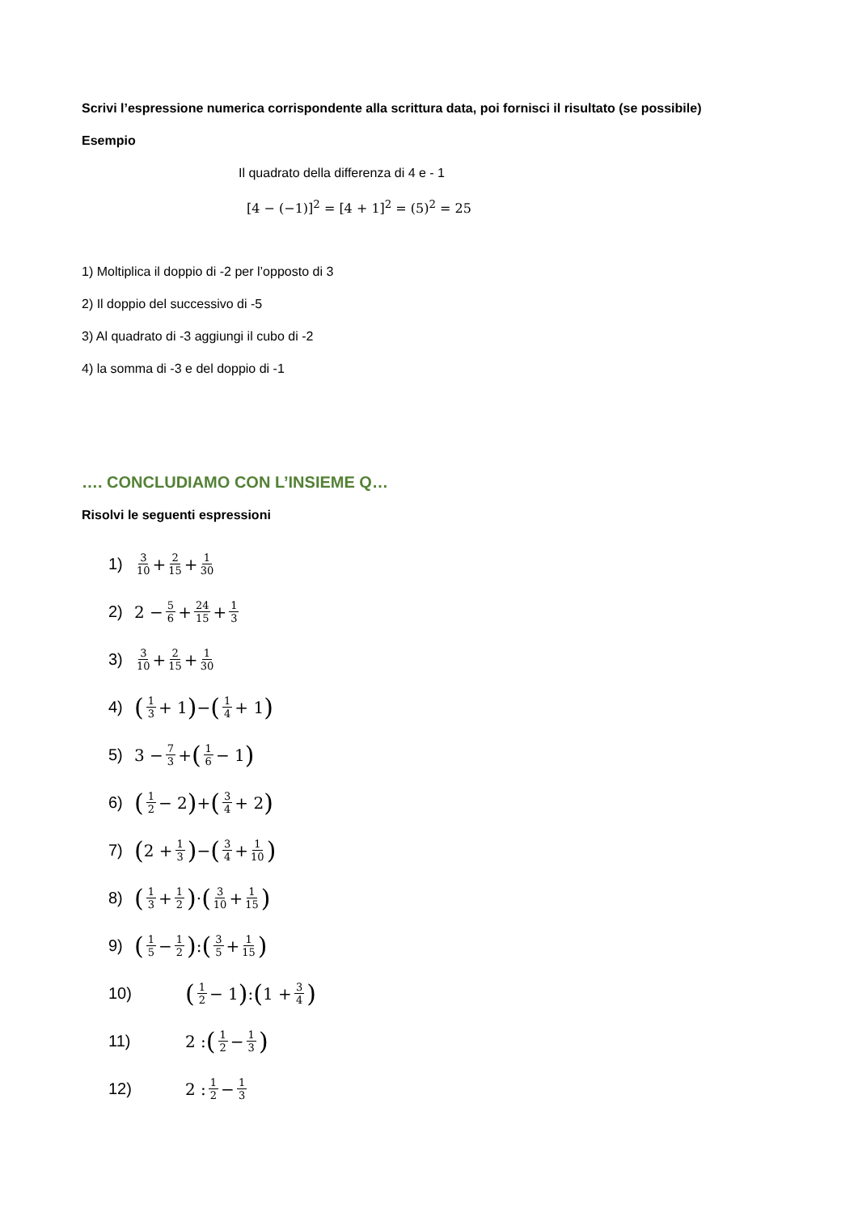Scrivi l’espressione numerica corrispondente alla scrittura data, poi fornisci il risultato (se possibile)
Esempio
Il quadrato della differenza di 4 e - 1
[4 − (−1)]<sup>2</sup> = [4 + 1]<sup>2</sup> = (5)<sup>2</sup> = 25
1) Moltiplica il doppio di -2 per l’opposto di 3
2) Il doppio del successivo di -5
3) Al quadrato di -3 aggiungi il cubo di -2
4) la somma di -3 e del doppio di -1
…. CONCLUDIAMO CON L’INSIEME Q…
Risolvi le seguenti espressioni
1) 3 10 + 2 15 + 1 30
2) 2 − 5 6 + 24 15 + 1 3
3) 3 10 + 2 15 + 1 30
4) (1 3 + 1) − (1 4 + 1)
5) 3 − 7 3 + (1 6 − 1)
6) (1 2 − 2) + (3 4 + 2)
7) (2 + 1 3) − (3 4 + 1 10)
8) (1 3 + 1 2) · (3 10 + 1 15)
9) (1 5 − 1 2) : (3 5 + 1 15)
10) (1 2 − 1) : (1 + 3 4)
11) 2 : (1 2 − 1 3)
12) 2 : 1 2 − 1 3